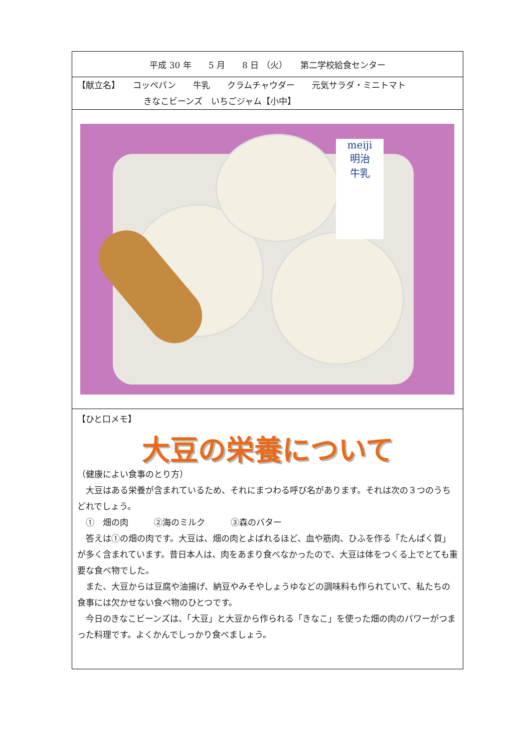| 平成 30 年 5 月 8 日 （火） 第二学校給食センター |
| 【献立名】 コッペパン 牛乳 クラムチャウダー 元気サラダ・ミニトマト きなこビーンズ いちごジャム【小中】 |
| meiji 明治 牛乳 |
| 【ひと口メモ】 大豆の栄養について （健康によい食事のとり方） 大豆はある栄養が含まれているため、それにまつわる呼び名があります。それは次の３つのうちどれでしょう。 ① 畑の肉 ②海のミルク ③森のバター 答えは①の畑の肉です。大豆は、畑の肉とよばれるほど、血や筋肉、ひふを作る「たんぱく質」が多く含まれています。昔日本人は、肉をあまり食べなかったので、大豆は体をつくる上でとても重要な食べ物でした。 また、大豆からは豆腐や油揚げ、納豆やみそやしょうゆなどの調味料も作られていて、私たちの食事には欠かせない食べ物のひとつです。 今日のきなこビーンズは、「大豆」と大豆から作られる「きなこ」を使った畑の肉のパワーがつまった料理です。よくかんでしっかり食べましょう。 |